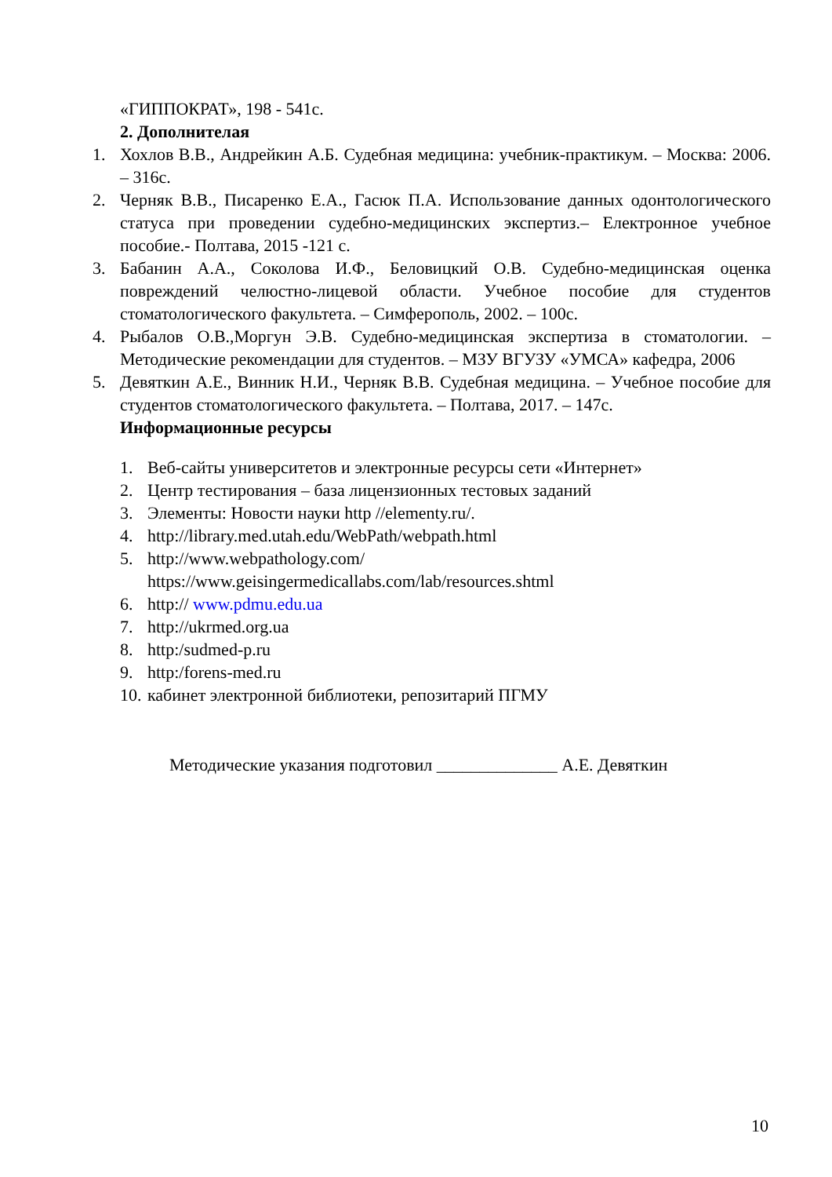«ГИППОКРАТ», 198 - 541с.
2. Дополнителая
1. Хохлов В.В., Андрейкин А.Б. Судебная медицина: учебник-практикум. – Москва: 2006. – 316с.
2. Черняк В.В., Писаренко Е.А., Гасюк П.А. Использование данных одонтологического статуса при проведении судебно-медицинских экспертиз.– Електронное учебное пособие.- Полтава, 2015 -121 с.
3. Бабанин А.А., Соколова И.Ф., Беловицкий О.В. Судебно-медицинская оценка повреждений челюстно-лицевой области. Учебное пособие для студентов стоматологического факультета. – Симферополь, 2002. – 100с.
4. Рыбалов О.В.,Моргун Э.В. Судебно-медицинская экспертиза в стоматологии. – Методические рекомендации для студентов. – МЗУ ВГУЗУ «УМСА» кафедра, 2006
5. Девяткин А.Е., Винник Н.И., Черняк В.В. Судебная медицина. – Учебное пособие для студентов стоматологического факультета. – Полтава, 2017. – 147с.
Информационные ресурсы
1. Веб-сайты университетов и электронные ресурсы сети «Интернет»
2. Центр тестирования – база лицензионных тестовых заданий
3. Элементы: Новости науки http //elementy.ru/.
4. http://library.med.utah.edu/WebPath/webpath.html
5. http://www.webpathology.com/
https://www.geisingermedicallabs.com/lab/resources.shtml
6. http:// www.pdmu.edu.ua
7. http://ukrmed.org.ua
8. http:/sudmed-p.ru
9. http:/forens-med.ru
10. кабинет электронной библиотеки, репозитарий ПГМУ
Методические указания подготовил ______________ А.Е. Девяткин
10